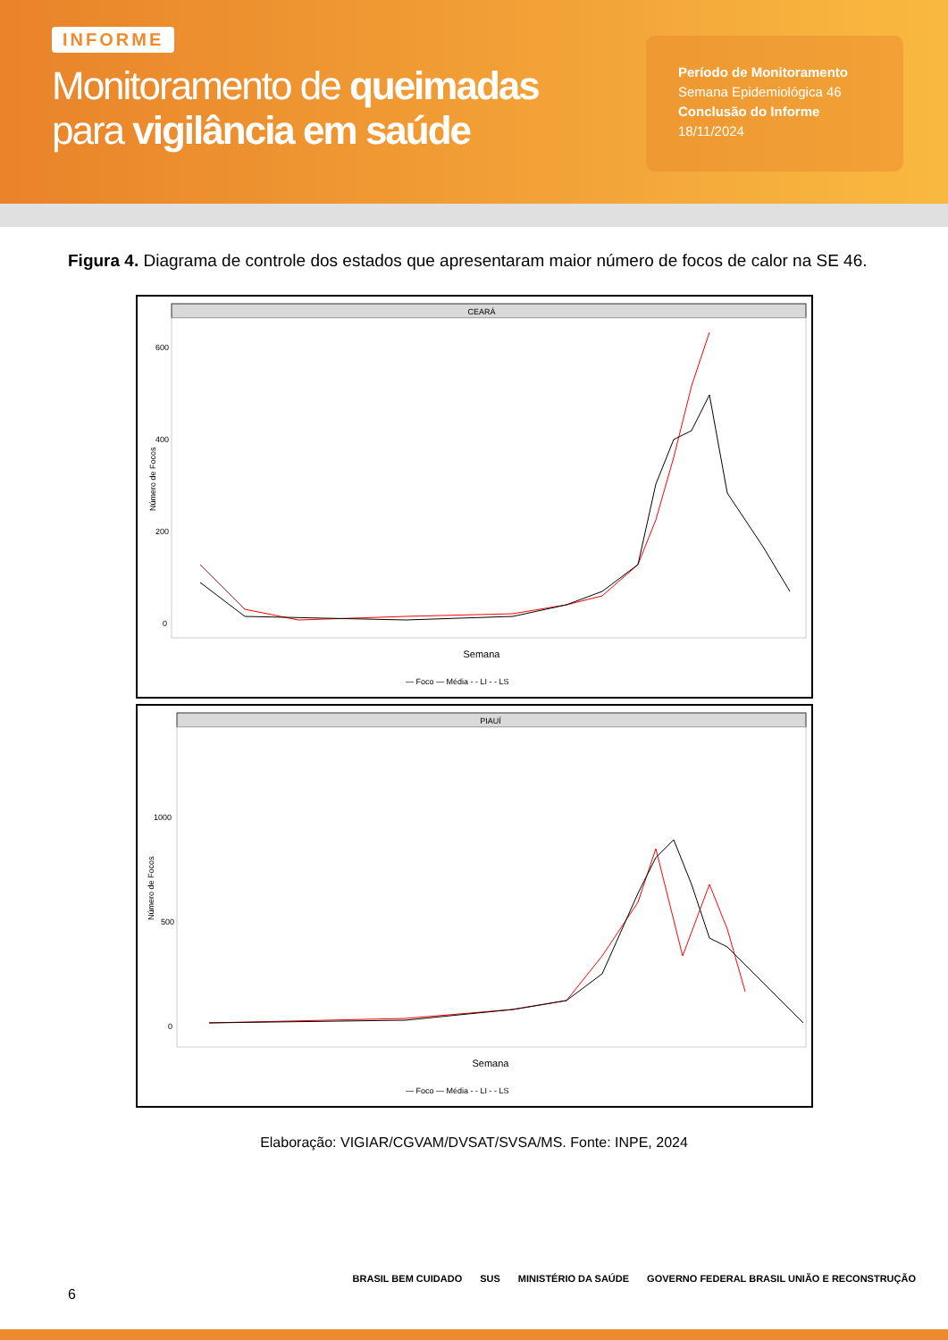INFORME
Monitoramento de queimadas
para vigilância em saúde
Período de Monitoramento
Semana Epidemiológica 46
Conclusão do Informe
18/11/2024
Figura 4. Diagrama de controle dos estados que apresentaram maior número de focos de calor na SE 46.
CEARÁ
600
400
200
0
Semana
Número de Focos
— Foco — Média - - LI - - LS
PIAUÍ
1000
500
0
Semana
Número de Focos
— Foco — Média - - LI - - LS
Elaboração: VIGIAR/CGVAM/DVSAT/SVSA/MS. Fonte: INPE, 2024
6
BRASIL BEM CUIDADO SUS MINISTÉRIO DA SAÚDE GOVERNO FEDERAL BRASIL UNIÃO E RECONSTRUÇÃO